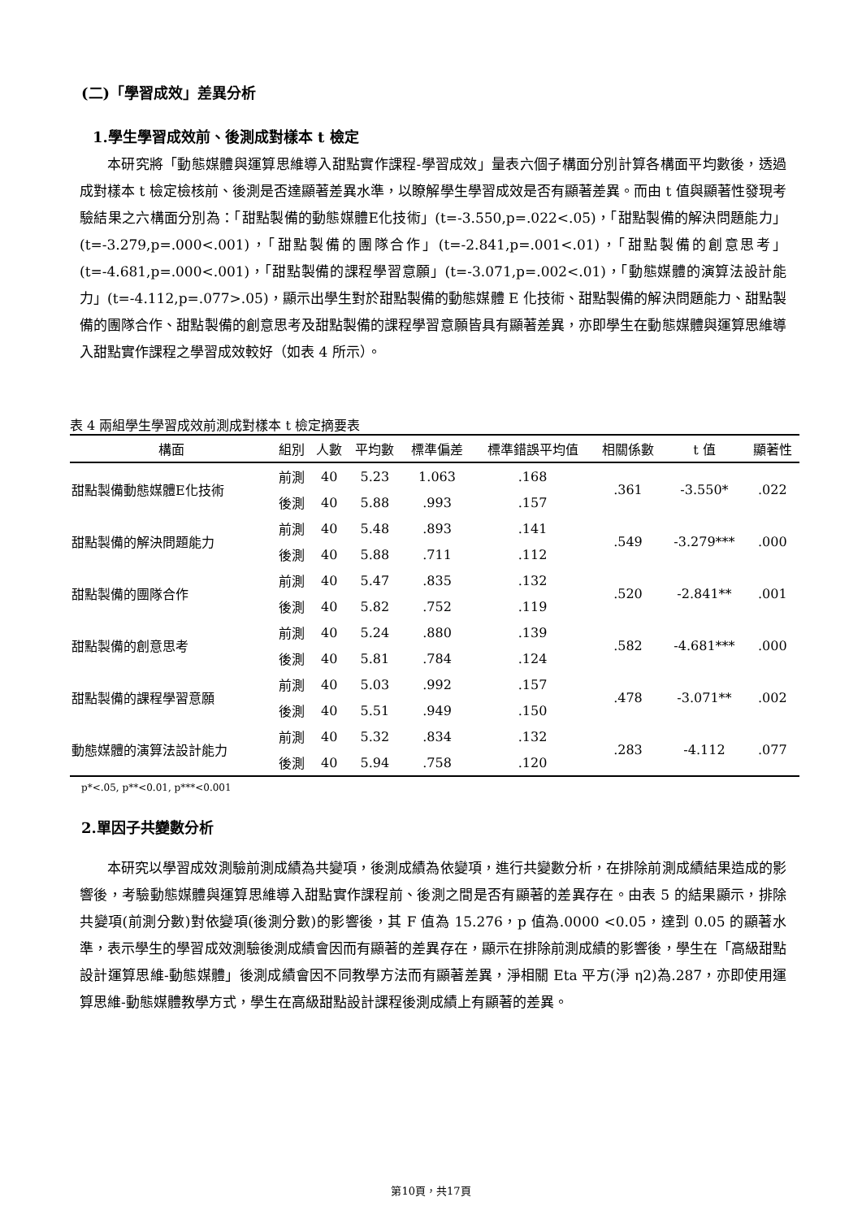(二)「學習成效」差異分析
1.學生學習成效前、後測成對樣本 t 檢定
本研究將「動態媒體與運算思維導入甜點實作課程-學習成效」量表六個子構面分別計算各構面平均數後，透過成對樣本 t 檢定檢核前、後測是否達顯著差異水準，以瞭解學生學習成效是否有顯著差異。而由 t 值與顯著性發現考驗結果之六構面分別為：「甜點製備的動態媒體E化技術」(t=-3.550,p=.022<.05)，「甜點製備的解決問題能力」(t=-3.279,p=.000<.001)，「甜點製備的團隊合作」(t=-2.841,p=.001<.01)，「甜點製備的創意思考」(t=-4.681,p=.000<.001)，「甜點製備的課程學習意願」(t=-3.071,p=.002<.01)，「動態媒體的演算法設計能力」(t=-4.112,p=.077>.05)，顯示出學生對於甜點製備的動態媒體 E 化技術、甜點製備的解決問題能力、甜點製備的團隊合作、甜點製備的創意思考及甜點製備的課程學習意願皆具有顯著差異，亦即學生在動態媒體與運算思維導入甜點實作課程之學習成效較好（如表 4 所示）。
表 4 兩組學生學習成效前測成對樣本 t 檢定摘要表
| 構面 | 組別 | 人數 | 平均數 | 標準偏差 | 標準錯誤平均值 | 相關係數 | t 值 | 顯著性 |
| --- | --- | --- | --- | --- | --- | --- | --- | --- |
| 甜點製備動態媒體E化技術 | 前測 | 40 | 5.23 | 1.063 | .168 | .361 | -3.550* | .022 |
| | 後測 | 40 | 5.88 | .993 | .157 | | | |
| 甜點製備的解決問題能力 | 前測 | 40 | 5.48 | .893 | .141 | .549 | -3.279*** | .000 |
| | 後測 | 40 | 5.88 | .711 | .112 | | | |
| 甜點製備的團隊合作 | 前測 | 40 | 5.47 | .835 | .132 | .520 | -2.841** | .001 |
| | 後測 | 40 | 5.82 | .752 | .119 | | | |
| 甜點製備的創意思考 | 前測 | 40 | 5.24 | .880 | .139 | .582 | -4.681*** | .000 |
| | 後測 | 40 | 5.81 | .784 | .124 | | | |
| 甜點製備的課程學習意願 | 前測 | 40 | 5.03 | .992 | .157 | .478 | -3.071** | .002 |
| | 後測 | 40 | 5.51 | .949 | .150 | | | |
| 動態媒體的演算法設計能力 | 前測 | 40 | 5.32 | .834 | .132 | .283 | -4.112 | .077 |
| | 後測 | 40 | 5.94 | .758 | .120 | | | |
p*<.05, p**<0.01, p***<0.001
2.單因子共變數分析
本研究以學習成效測驗前測成績為共變項，後測成績為依變項，進行共變數分析，在排除前測成績結果造成的影響後，考驗動態媒體與運算思維導入甜點實作課程前、後測之間是否有顯著的差異存在。由表 5 的結果顯示，排除共變項(前測分數)對依變項(後測分數)的影響後，其 F 值為 15.276，p 值為.0000 <0.05，達到 0.05 的顯著水準，表示學生的學習成效測驗後測成績會因而有顯著的差異存在，顯示在排除前測成績的影響後，學生在「高級甜點設計運算思維-動態媒體」後測成績會因不同教學方法而有顯著差異，淨相關 Eta 平方(淨 η2)為.287，亦即使用運算思維-動態媒體教學方式，學生在高級甜點設計課程後測成績上有顯著的差異。
第10頁，共17頁